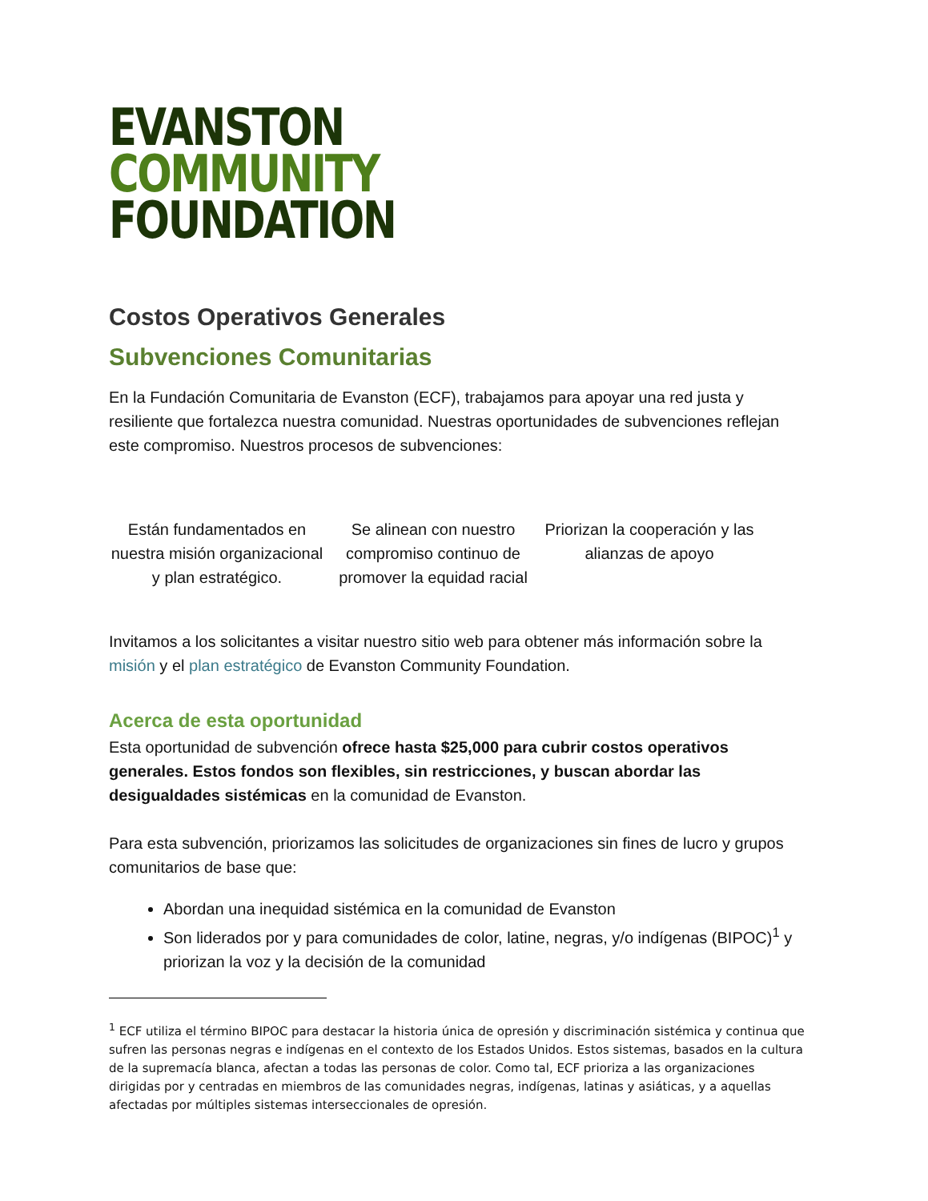EVANSTON
COMMUNITY
FOUNDATION
Costos Operativos Generales
Subvenciones Comunitarias
En la Fundación Comunitaria de Evanston (ECF), trabajamos para apoyar una red justa y resiliente que fortalezca nuestra comunidad. Nuestras oportunidades de subvenciones reflejan este compromiso. Nuestros procesos de subvenciones:
Están fundamentados en nuestra misión organizacional y plan estratégico.
Se alinean con nuestro compromiso continuo de promover la equidad racial
Priorizan la cooperación y las alianzas de apoyo
Invitamos a los solicitantes a visitar nuestro sitio web para obtener más información sobre la misión y el plan estratégico de Evanston Community Foundation.
Acerca de esta oportunidad
Esta oportunidad de subvención ofrece hasta $25,000 para cubrir costos operativos generales. Estos fondos son flexibles, sin restricciones, y buscan abordar las desigualdades sistémicas en la comunidad de Evanston.
Para esta subvención, priorizamos las solicitudes de organizaciones sin fines de lucro y grupos comunitarios de base que:
Abordan una inequidad sistémica en la comunidad de Evanston
Son liderados por y para comunidades de color, latine, negras, y/o indígenas (BIPOC)<sup>1</sup> y priorizan la voz y la decisión de la comunidad
<sup>1</sup> ECF utiliza el término BIPOC para destacar la historia única de opresión y discriminación sistémica y continua que sufren las personas negras e indígenas en el contexto de los Estados Unidos. Estos sistemas, basados en la cultura de la supremacía blanca, afectan a todas las personas de color. Como tal, ECF prioriza a las organizaciones dirigidas por y centradas en miembros de las comunidades negras, indígenas, latinas y asiáticas, y a aquellas afectadas por múltiples sistemas interseccionales de opresión.